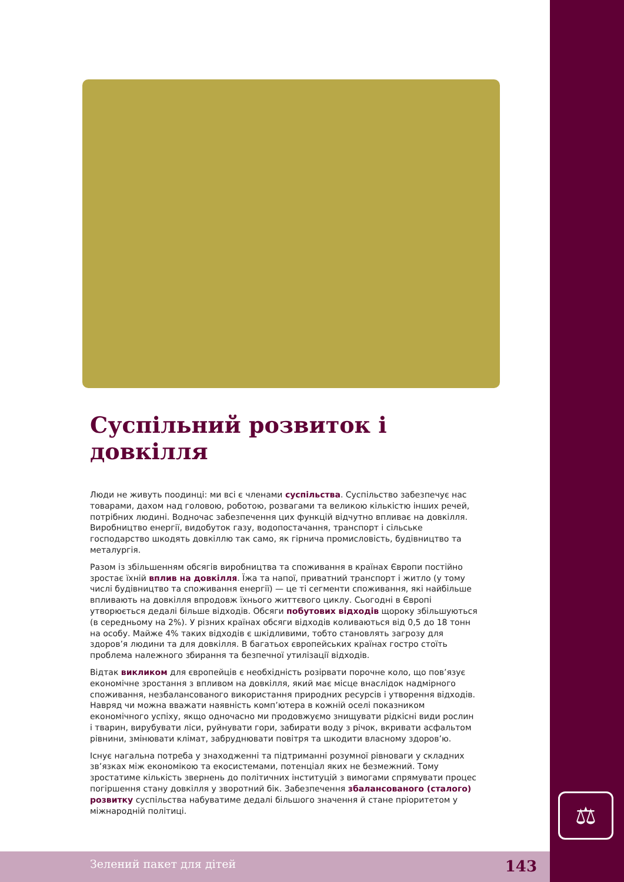⚖
Суспільний розвиток і довкілля
Люди не живуть поодинці: ми всі є членами суспільства. Суспільство забезпечує нас товарами, дахом над головою, роботою, розвагами та великою кількістю інших речей, потрібних людині. Водночас забезпечення цих функцій відчутно впливає на довкілля. Виробництво енергії, видобуток газу, водопостачання, транспорт і сільське господарство шкодять довкіллю так само, як гірнича промисловість, будівництво та металургія.
Разом із збільшенням обсягів виробництва та споживання в країнах Європи постійно зростає їхній вплив на довкілля. Їжа та напої, приватний транспорт і житло (у тому числі будівництво та споживання енергії) — це ті сегменти споживання, які найбільше впливають на довкілля впродовж їхнього життєвого циклу. Сьогодні в Європі утворюється дедалі більше відходів. Обсяги побутових відходів щороку збільшуються (в середньому на 2%). У різних країнах обсяги відходів коливаються від 0,5 до 18 тонн на особу. Майже 4% таких відходів є шкідливими, тобто становлять загрозу для здоров’я людини та для довкілля. В багатьох європейських країнах гостро стоїть проблема належного збирання та безпечної утилізації відходів.
Відтак викликом для європейців є необхідність розірвати порочне коло, що пов’язує економічне зростання з впливом на довкілля, який має місце внаслідок надмірного споживання, незбалансованого використання природних ресурсів і утворення відходів. Навряд чи можна вважати наявність комп’ютера в кожній оселі показником економічного успіху, якщо одночасно ми продовжуємо знищувати рідкісні види рослин і тварин, вирубувати ліси, руйнувати гори, забирати воду з річок, вкривати асфальтом рівнини, змінювати клімат, забруднювати повітря та шкодити власному здоров’ю.
Існує нагальна потреба у знаходженні та підтриманні розумної рівноваги у складних зв’язках між економікою та екосистемами, потенціал яких не безмежний. Тому зростатиме кількість звернень до політичних інституцій з вимогами спрямувати процес погіршення стану довкілля у зворотний бік. Забезпечення збалансованого (сталого) розвитку суспільства набуватиме дедалі більшого значення й стане пріоритетом у міжнародній політиці.
Зелений пакет для дітей 143